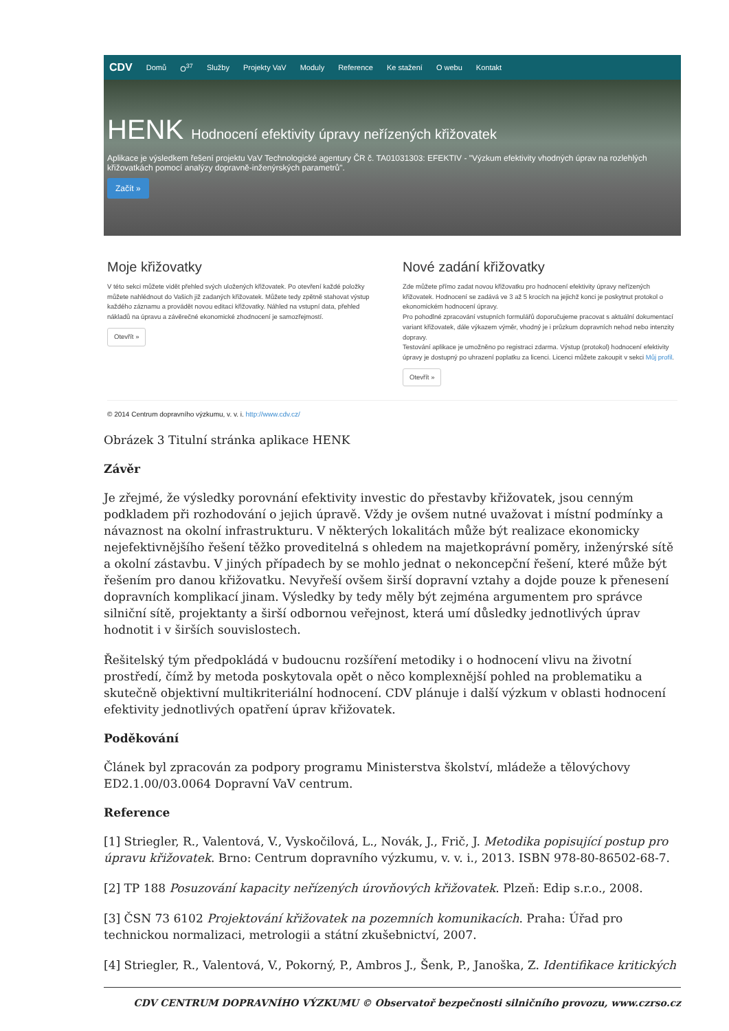CDV Domů O<sup>37</sup> Služby Projekty VaV Moduly Reference Ke stažení O webu Kontakt
HENK Hodnocení efektivity úpravy neřízených křižovatek
Aplikace je výsledkem řešení projektu VaV Technologické agentury ČR č. TA01031303: EFEKTIV - "Výzkum efektivity vhodných úprav na rozlehlých křižovatkách pomocí analýzy dopravně-inženýrských parametrů".
Začít »
Moje křižovatky
V této sekci můžete vidět přehled svých uložených křižovatek. Po otevření každé položky můžete nahlédnout do Vašich již zadaných křižovatek. Můžete tedy zpětně stahovat výstup každého záznamu a provádět novou editaci křižovatky. Náhled na vstupní data, přehled nákladů na úpravu a závěrečné ekonomické zhodnocení je samozřejmostí.
Otevřít »
Nové zadání křižovatky
Zde můžete přímo zadat novou křižovatku pro hodnocení efektivity úpravy neřízených křižovatek. Hodnocení se zadává ve 3 až 5 krocích na jejichž konci je poskytnut protokol o ekonomickém hodnocení úpravy.
Pro pohodlné zpracování vstupních formulářů doporučujeme pracovat s aktuální dokumentací variant křižovatek, dále výkazem výměr, vhodný je i průzkum dopravních nehod nebo intenzity dopravy.
Testování aplikace je umožněno po registraci zdarma. Výstup (protokol) hodnocení efektivity úpravy je dostupný po uhrazení poplatku za licenci. Licenci můžete zakoupit v sekci Můj profil.
Otevřít »
© 2014 Centrum dopravního výzkumu, v. v. i. http://www.cdv.cz/
Obrázek 3 Titulní stránka aplikace HENK
Závěr
Je zřejmé, že výsledky porovnání efektivity investic do přestavby křižovatek, jsou cenným podkladem při rozhodování o jejich úpravě. Vždy je ovšem nutné uvažovat i místní podmínky a návaznost na okolní infrastrukturu. V některých lokalitách může být realizace ekonomicky nejefektivnějšího řešení těžko proveditelná s ohledem na majetkoprávní poměry, inženýrské sítě a okolní zástavbu. V jiných případech by se mohlo jednat o nekoncepční řešení, které může být řešením pro danou křižovatku. Nevyřeší ovšem širší dopravní vztahy a dojde pouze k přenesení dopravních komplikací jinam. Výsledky by tedy měly být zejména argumentem pro správce silniční sítě, projektanty a širší odbornou veřejnost, která umí důsledky jednotlivých úprav hodnotit i v širších souvislostech.
Řešitelský tým předpokládá v budoucnu rozšíření metodiky i o hodnocení vlivu na životní prostředí, čímž by metoda poskytovala opět o něco komplexnější pohled na problematiku a skutečně objektivní multikriteriální hodnocení. CDV plánuje i další výzkum v oblasti hodnocení efektivity jednotlivých opatření úprav křižovatek.
Poděkování
Článek byl zpracován za podpory programu Ministerstva školství, mládeže a tělovýchovy ED2.1.00/03.0064 Dopravní VaV centrum.
Reference
[1] Striegler, R., Valentová, V., Vyskočilová, L., Novák, J., Frič, J. Metodika popisující postup pro úpravu křižovatek. Brno: Centrum dopravního výzkumu, v. v. i., 2013. ISBN 978-80-86502-68-7.
[2] TP 188 Posuzování kapacity neřízených úrovňových křižovatek. Plzeň: Edip s.r.o., 2008.
[3] ČSN 73 6102 Projektování křižovatek na pozemních komunikacích. Praha: Úřad pro technickou normalizaci, metrologii a státní zkušebnictví, 2007.
[4] Striegler, R., Valentová, V., Pokorný, P., Ambros J., Šenk, P., Janoška, Z. Identifikace kritických
CDV CENTRUM DOPRAVNÍHO VÝZKUMU © Observatoř bezpečnosti silničního provozu, www.czrso.cz